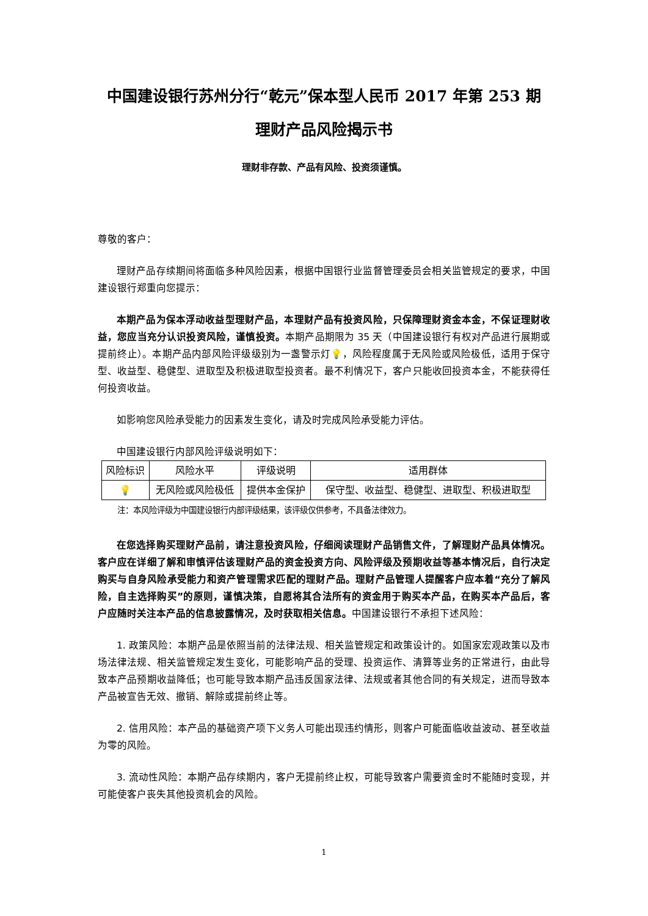中国建设银行苏州分行“乾元”保本型人民币 2017 年第 253 期
理财产品风险揭示书
理财非存款、产品有风险、投资须谨慎。
尊敬的客户：
理财产品存续期间将面临多种风险因素，根据中国银行业监督管理委员会相关监管规定的要求，中国建设银行郑重向您提示：
本期产品为保本浮动收益型理财产品，本理财产品有投资风险，只保障理财资金本金，不保证理财收益，您应当充分认识投资风险，谨慎投资。本期产品期限为 35 天（中国建设银行有权对产品进行展期或提前终止）。本期产品内部风险评级级别为一盏警示灯💡，风险程度属于无风险或风险极低，适用于保守型、收益型、稳健型、进取型及积极进取型投资者。最不利情况下，客户只能收回投资本金，不能获得任何投资收益。
如影响您风险承受能力的因素发生变化，请及时完成风险承受能力评估。
中国建设银行内部风险评级说明如下：
| 风险标识 | 风险水平 | 评级说明 | 适用群体 |
| --- | --- | --- | --- |
| 💡 | 无风险或风险极低 | 提供本金保护 | 保守型、收益型、稳健型、进取型、积极进取型 |
注：本风险评级为中国建设银行内部评级结果，该评级仅供参考，不具备法律效力。
在您选择购买理财产品前，请注意投资风险，仔细阅读理财产品销售文件，了解理财产品具体情况。客户应在详细了解和审慎评估该理财产品的资金投资方向、风险评级及预期收益等基本情况后，自行决定购买与自身风险承受能力和资产管理需求匹配的理财产品。理财产品管理人提醒客户应本着“充分了解风险，自主选择购买”的原则，谨慎决策，自愿将其合法所有的资金用于购买本产品，在购买本产品后，客户应随时关注本产品的信息披露情况，及时获取相关信息。中国建设银行不承担下述风险：
1. 政策风险：本期产品是依照当前的法律法规、相关监管规定和政策设计的。如国家宏观政策以及市场法律法规、相关监管规定发生变化，可能影响产品的受理、投资运作、清算等业务的正常进行，由此导致本产品预期收益降低；也可能导致本期产品违反国家法律、法规或者其他合同的有关规定，进而导致本产品被宣告无效、撤销、解除或提前终止等。
2. 信用风险：本产品的基础资产项下义务人可能出现违约情形，则客户可能面临收益波动、甚至收益为零的风险。
3. 流动性风险：本期产品存续期内，客户无提前终止权，可能导致客户需要资金时不能随时变现，并可能使客户丧失其他投资机会的风险。
1